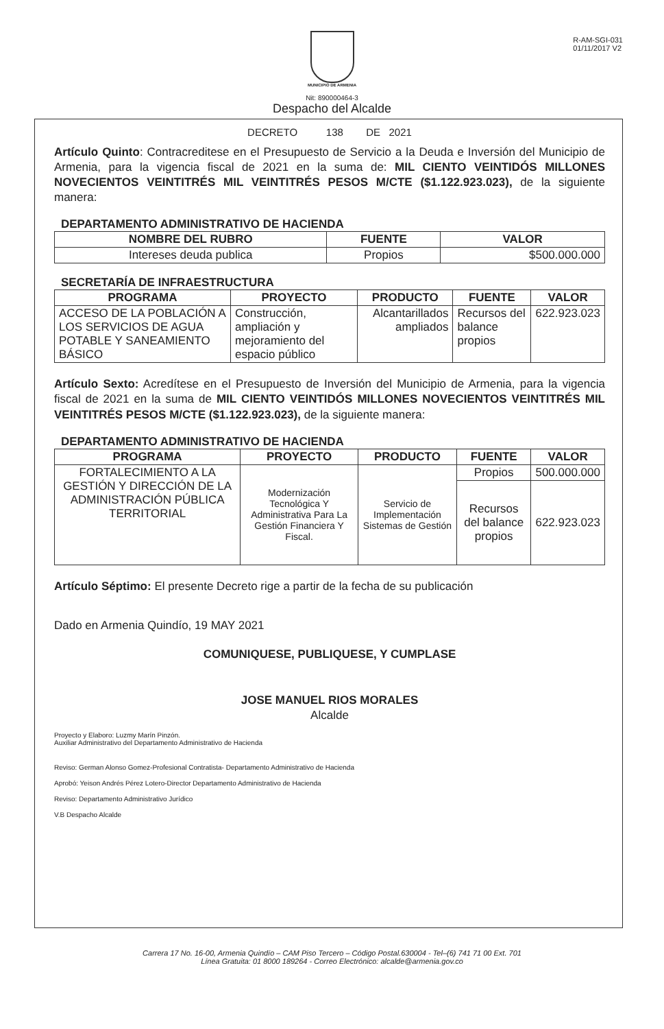R-AM-SGI-031
01/11/2017 V2
MUNICIPIO DE ARMENIA
Nit: 890000464-3
Despacho del Alcalde
DECRETO 138 DE 2021
Artículo Quinto: Contracreditese en el Presupuesto de Servicio a la Deuda e Inversión del Municipio de Armenia, para la vigencia fiscal de 2021 en la suma de: MIL CIENTO VEINTIDÓS MILLONES NOVECIENTOS VEINTITRÉS MIL VEINTITRÉS PESOS M/CTE ($1.122.923.023), de la siguiente manera:
DEPARTAMENTO ADMINISTRATIVO DE HACIENDA
| NOMBRE DEL RUBRO | FUENTE | VALOR |
| --- | --- | --- |
| Intereses deuda publica | Propios | $500.000.000 |
SECRETARÍA DE INFRAESTRUCTURA
| PROGRAMA | PROYECTO | PRODUCTO | FUENTE | VALOR |
| --- | --- | --- | --- | --- |
| ACCESO DE LA POBLACIÓN A LOS SERVICIOS DE AGUA POTABLE Y SANEAMIENTO BÁSICO | Construcción, ampliación y mejoramiento del espacio público | Alcantarillados ampliados | Recursos del balance propios | 622.923.023 |
Artículo Sexto: Acredítese en el Presupuesto de Inversión del Municipio de Armenia, para la vigencia fiscal de 2021 en la suma de MIL CIENTO VEINTIDÓS MILLONES NOVECIENTOS VEINTITRÉS MIL VEINTITRÉS PESOS M/CTE ($1.122.923.023), de la siguiente manera:
DEPARTAMENTO ADMINISTRATIVO DE HACIENDA
| PROGRAMA | PROYECTO | PRODUCTO | FUENTE | VALOR |
| --- | --- | --- | --- | --- |
| FORTALECIMIENTO A LA GESTIÓN Y DIRECCIÓN DE LA ADMINISTRACIÓN PÚBLICA TERRITORIAL | Modernización Tecnológica Y Administrativa Para La Gestión Financiera Y Fiscal. | Servicio de Implementación Sistemas de Gestión | Propios | 500.000.000 |
| | | | Recursos del balance propios | 622.923.023 |
Artículo Séptimo: El presente Decreto rige a partir de la fecha de su publicación
Dado en Armenia Quindío, 19 MAY 2021
COMUNIQUESE, PUBLIQUESE, Y CUMPLASE
JOSE MANUEL RIOS MORALES
Alcalde
Proyecto y Elaboro: Luzmy Marín Pinzón.
Auxiliar Administrativo del Departamento Administrativo de Hacienda
Reviso: German Alonso Gomez-Profesional Contratista- Departamento Administrativo de Hacienda
Aprobó: Yeison Andrés Pérez Lotero-Director Departamento Administrativo de Hacienda
Reviso: Departamento Administrativo Jurídico
V.B Despacho Alcalde
Carrera 17 No. 16-00, Armenia Quindío – CAM Piso Tercero – Código Postal.630004 - Tel–(6) 741 71 00 Ext. 701
Línea Gratuita: 01 8000 189264 - Correo Electrónico: alcalde@armenia.gov.co